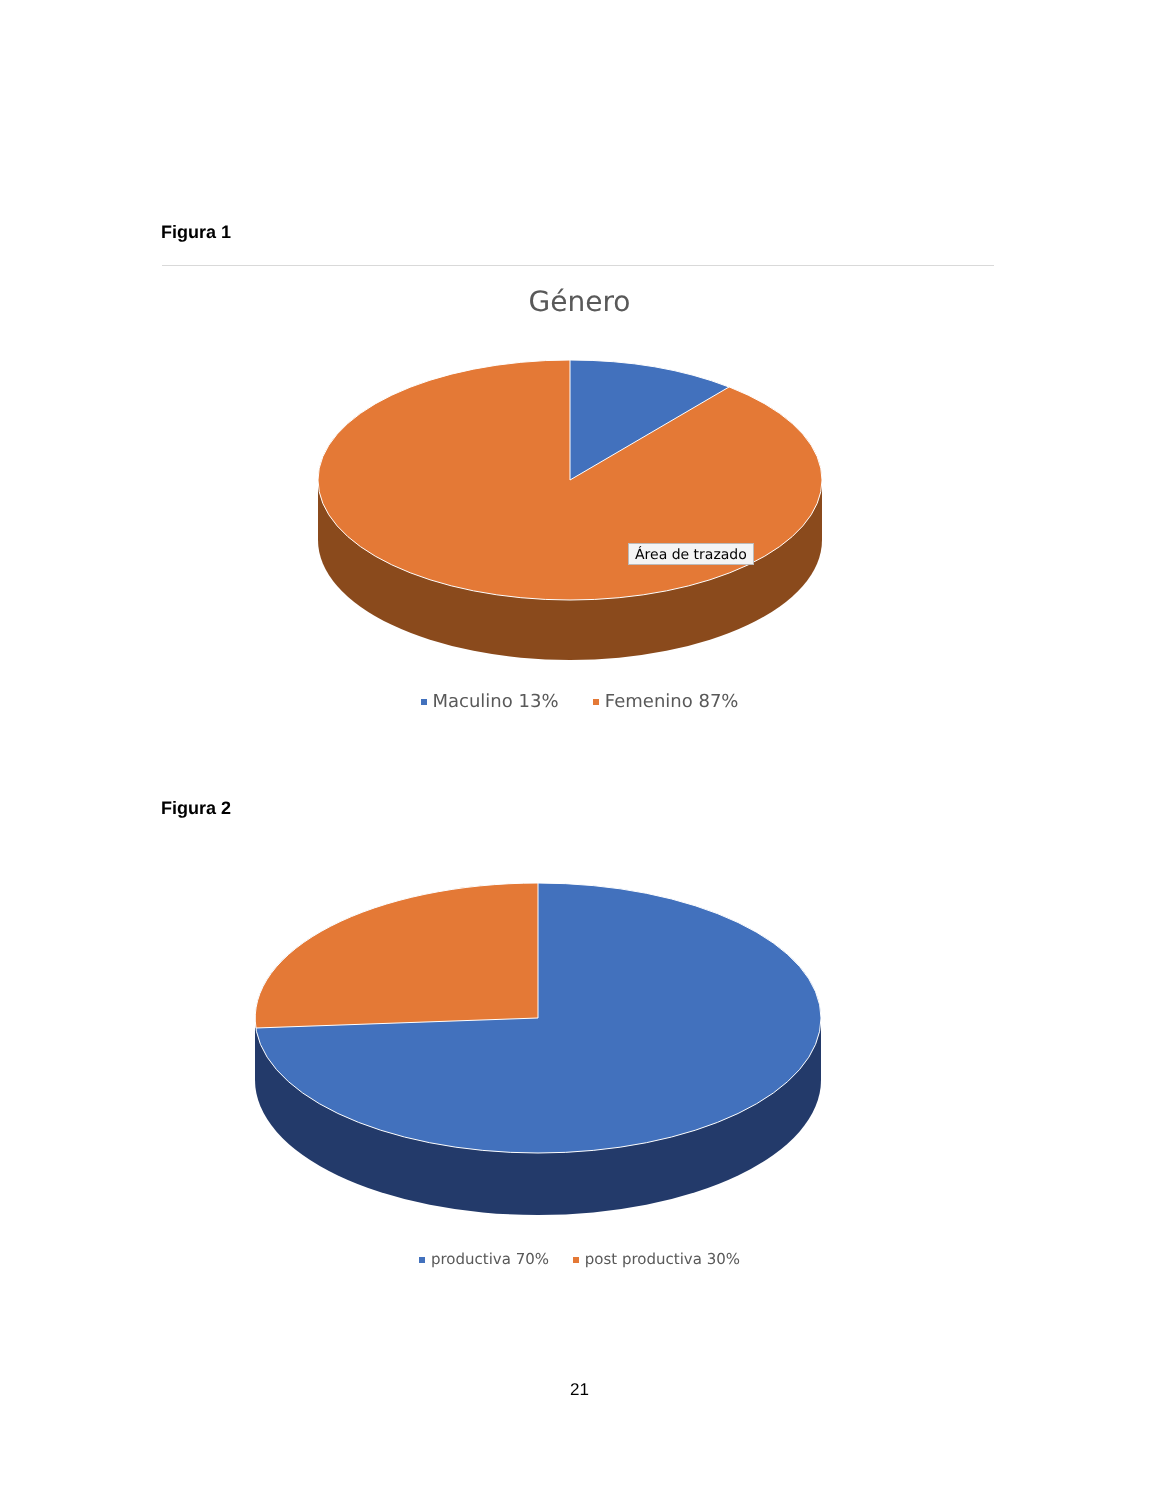Figura 1
Género
Área de trazado
Maculino 13% Femenino 87%
Figura 2
productiva 70% post productiva 30%
21